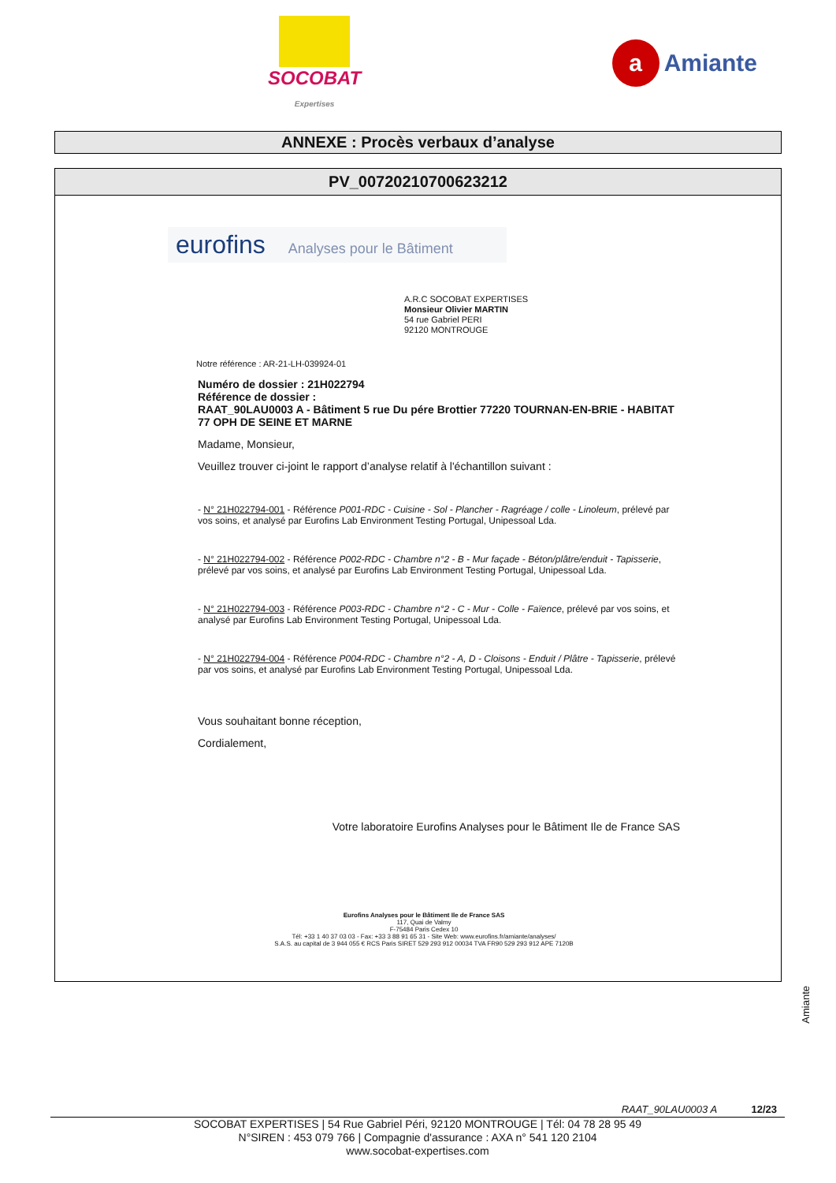SOCOBAT
Expertises
a Amiante
ANNEXE : Procès verbaux d’analyse
PV_00720210700623212
eurofins Analyses pour le Bâtiment
A.R.C SOCOBAT EXPERTISES
Monsieur Olivier MARTIN
54 rue Gabriel PERI
92120 MONTROUGE
Notre référence : AR-21-LH-039924-01
Numéro de dossier : 21H022794
Référence de dossier :
RAAT_90LAU0003 A - Bâtiment 5 rue Du pére Brottier 77220 TOURNAN-EN-BRIE - HABITAT 77 OPH DE SEINE ET MARNE
Madame, Monsieur,
Veuillez trouver ci-joint le rapport d’analyse relatif à l'échantillon suivant :
- N° 21H022794-001 - Référence P001-RDC - Cuisine - Sol - Plancher - Ragréage / colle - Linoleum, prélevé par vos soins, et analysé par Eurofins Lab Environment Testing Portugal, Unipessoal Lda.
- N° 21H022794-002 - Référence P002-RDC - Chambre n°2 - B - Mur façade - Béton/plâtre/enduit - Tapisserie, prélevé par vos soins, et analysé par Eurofins Lab Environment Testing Portugal, Unipessoal Lda.
- N° 21H022794-003 - Référence P003-RDC - Chambre n°2 - C - Mur - Colle - Faïence, prélevé par vos soins, et analysé par Eurofins Lab Environment Testing Portugal, Unipessoal Lda.
- N° 21H022794-004 - Référence P004-RDC - Chambre n°2 - A, D - Cloisons - Enduit / Plâtre - Tapisserie, prélevé par vos soins, et analysé par Eurofins Lab Environment Testing Portugal, Unipessoal Lda.
Vous souhaitant bonne réception,
Cordialement,
Votre laboratoire Eurofins Analyses pour le Bâtiment Ile de France SAS
Eurofins Analyses pour le Bâtiment Ile de France SAS
117, Quai de Valmy
F-75484 Paris Cedex 10
Tél: +33 1 40 37 03 03 - Fax: +33 3 88 91 65 31 - Site Web: www.eurofins.fr/amiante/analyses/
S.A.S. au capital de 3 944 055 € RCS Paris SIRET 529 293 912 00034 TVA FR90 529 293 912 APE 7120B
Amiante
RAAT_90LAU0003 A 12/23
SOCOBAT EXPERTISES | 54 Rue Gabriel Péri, 92120 MONTROUGE | Tél: 04 78 28 95 49
N°SIREN : 453 079 766 | Compagnie d'assurance : AXA n° 541 120 2104
www.socobat-expertises.com